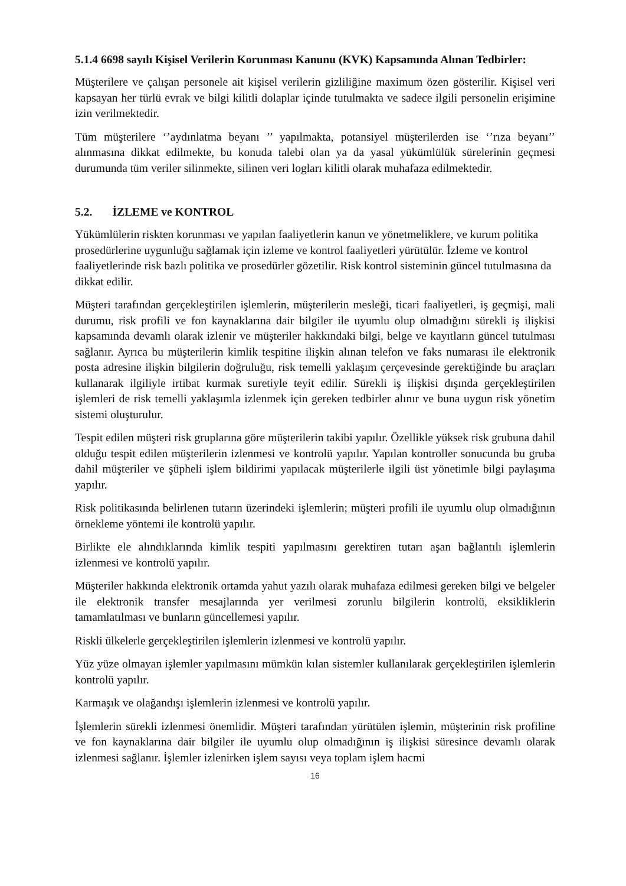5.1.4 6698 sayılı Kişisel Verilerin Korunması Kanunu (KVK) Kapsamında Alınan Tedbirler:
Müşterilere ve çalışan personele ait kişisel verilerin gizliliğine maximum özen gösterilir. Kişisel veri kapsayan her türlü evrak ve bilgi kilitli dolaplar içinde tutulmakta ve sadece ilgili personelin erişimine izin verilmektedir.
Tüm müşterilere ‘’aydınlatma beyanı ’’ yapılmakta, potansiyel müşterilerden ise ‘’rıza beyanı’’ alınmasına dikkat edilmekte, bu konuda talebi olan ya da yasal yükümlülük sürelerinin geçmesi durumunda tüm veriler silinmekte, silinen veri logları kilitli olarak muhafaza edilmektedir.
5.2. İZLEME ve KONTROL
Yükümlülerin riskten korunması ve yapılan faaliyetlerin kanun ve yönetmeliklere, ve kurum politika prosedürlerine uygunluğu sağlamak için izleme ve kontrol faaliyetleri yürütülür. İzleme ve kontrol faaliyetlerinde risk bazlı politika ve prosedürler gözetilir. Risk kontrol sisteminin güncel tutulmasına da dikkat edilir.
Müşteri tarafından gerçekleştirilen işlemlerin, müşterilerin mesleği, ticari faaliyetleri, iş geçmişi, mali durumu, risk profili ve fon kaynaklarına dair bilgiler ile uyumlu olup olmadığını sürekli iş ilişkisi kapsamında devamlı olarak izlenir ve müşteriler hakkındaki bilgi, belge ve kayıtların güncel tutulması sağlanır. Ayrıca bu müşterilerin kimlik tespitine ilişkin alınan telefon ve faks numarası ile elektronik posta adresine ilişkin bilgilerin doğruluğu, risk temelli yaklaşım çerçevesinde gerektiğinde bu araçları kullanarak ilgiliyle irtibat kurmak suretiyle teyit edilir. Sürekli iş ilişkisi dışında gerçekleştirilen işlemleri de risk temelli yaklaşımla izlenmek için gereken tedbirler alınır ve buna uygun risk yönetim sistemi oluşturulur.
Tespit edilen müşteri risk gruplarına göre müşterilerin takibi yapılır. Özellikle yüksek risk grubuna dahil olduğu tespit edilen müşterilerin izlenmesi ve kontrolü yapılır. Yapılan kontroller sonucunda bu gruba dahil müşteriler ve şüpheli işlem bildirimi yapılacak müşterilerle ilgili üst yönetimle bilgi paylaşıma yapılır.
Risk politikasında belirlenen tutarın üzerindeki işlemlerin; müşteri profili ile uyumlu olup olmadığının örnekleme yöntemi ile kontrolü yapılır.
Birlikte ele alındıklarında kimlik tespiti yapılmasını gerektiren tutarı aşan bağlantılı işlemlerin izlenmesi ve kontrolü yapılır.
Müşteriler hakkında elektronik ortamda yahut yazılı olarak muhafaza edilmesi gereken bilgi ve belgeler ile elektronik transfer mesajlarında yer verilmesi zorunlu bilgilerin kontrolü, eksikliklerin tamamlatılması ve bunların güncellemesi yapılır.
Riskli ülkelerle gerçekleştirilen işlemlerin izlenmesi ve kontrolü yapılır.
Yüz yüze olmayan işlemler yapılmasını mümkün kılan sistemler kullanılarak gerçekleştirilen işlemlerin kontrolü yapılır.
Karmaşık ve olağandışı işlemlerin izlenmesi ve kontrolü yapılır.
İşlemlerin sürekli izlenmesi önemlidir. Müşteri tarafından yürütülen işlemin, müşterinin risk profiline ve fon kaynaklarına dair bilgiler ile uyumlu olup olmadığının iş ilişkisi süresince devamlı olarak izlenmesi sağlanır. İşlemler izlenirken işlem sayısı veya toplam işlem hacmi
16